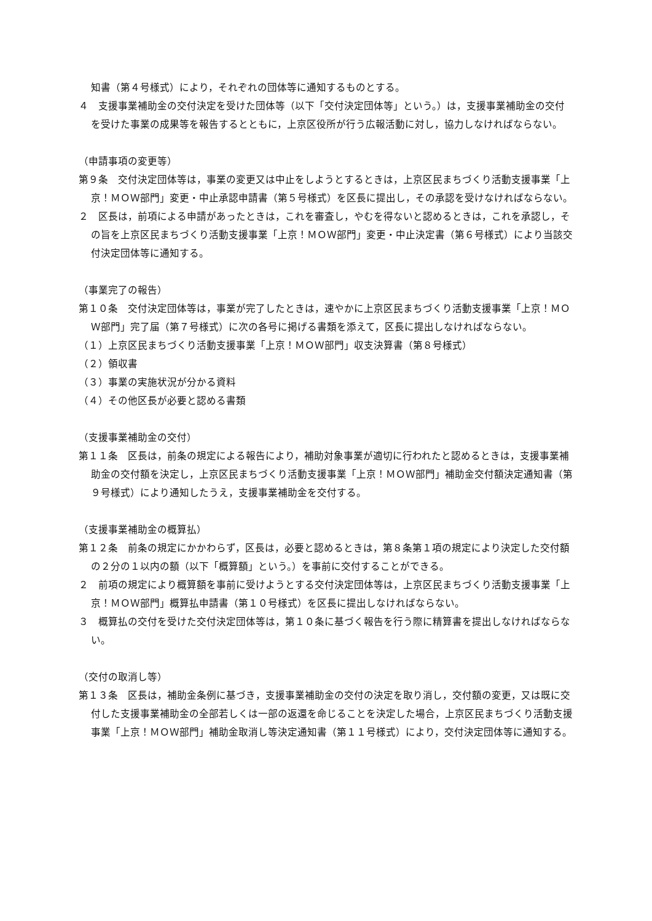知書（第４号様式）により，それぞれの団体等に通知するものとする。
４　支援事業補助金の交付決定を受けた団体等（以下「交付決定団体等」という。）は，支援事業補助金の交付を受けた事業の成果等を報告するとともに，上京区役所が行う広報活動に対し，協力しなければならない。
（申請事項の変更等）
第９条　交付決定団体等は，事業の変更又は中止をしようとするときは，上京区民まちづくり活動支援事業「上京！ＭＯＷ部門」変更・中止承認申請書（第５号様式）を区長に提出し，その承認を受けなければならない。
２　区長は，前項による申請があったときは，これを審査し，やむを得ないと認めるときは，これを承認し，その旨を上京区民まちづくり活動支援事業「上京！ＭＯＷ部門」変更・中止決定書（第６号様式）により当該交付決定団体等に通知する。
（事業完了の報告）
第１０条　交付決定団体等は，事業が完了したときは，速やかに上京区民まちづくり活動支援事業「上京！ＭＯＷ部門」完了届（第７号様式）に次の各号に掲げる書類を添えて，区長に提出しなければならない。
（１）上京区民まちづくり活動支援事業「上京！ＭＯＷ部門」収支決算書（第８号様式）
（２）領収書
（３）事業の実施状況が分かる資料
（４）その他区長が必要と認める書類
（支援事業補助金の交付）
第１１条　区長は，前条の規定による報告により，補助対象事業が適切に行われたと認めるときは，支援事業補助金の交付額を決定し，上京区民まちづくり活動支援事業「上京！ＭＯＷ部門」補助金交付額決定通知書（第９号様式）により通知したうえ，支援事業補助金を交付する。
（支援事業補助金の概算払）
第１２条　前条の規定にかかわらず，区長は，必要と認めるときは，第８条第１項の規定により決定した交付額の２分の１以内の額（以下「概算額」という。）を事前に交付することができる。
２　前項の規定により概算額を事前に受けようとする交付決定団体等は，上京区民まちづくり活動支援事業「上京！ＭＯＷ部門」概算払申請書（第１０号様式）を区長に提出しなければならない。
３　概算払の交付を受けた交付決定団体等は，第１０条に基づく報告を行う際に精算書を提出しなければならない。
（交付の取消し等）
第１３条　区長は，補助金条例に基づき，支援事業補助金の交付の決定を取り消し，交付額の変更，又は既に交付した支援事業補助金の全部若しくは一部の返還を命じることを決定した場合，上京区民まちづくり活動支援事業「上京！ＭＯＷ部門」補助金取消し等決定通知書（第１１号様式）により，交付決定団体等に通知する。